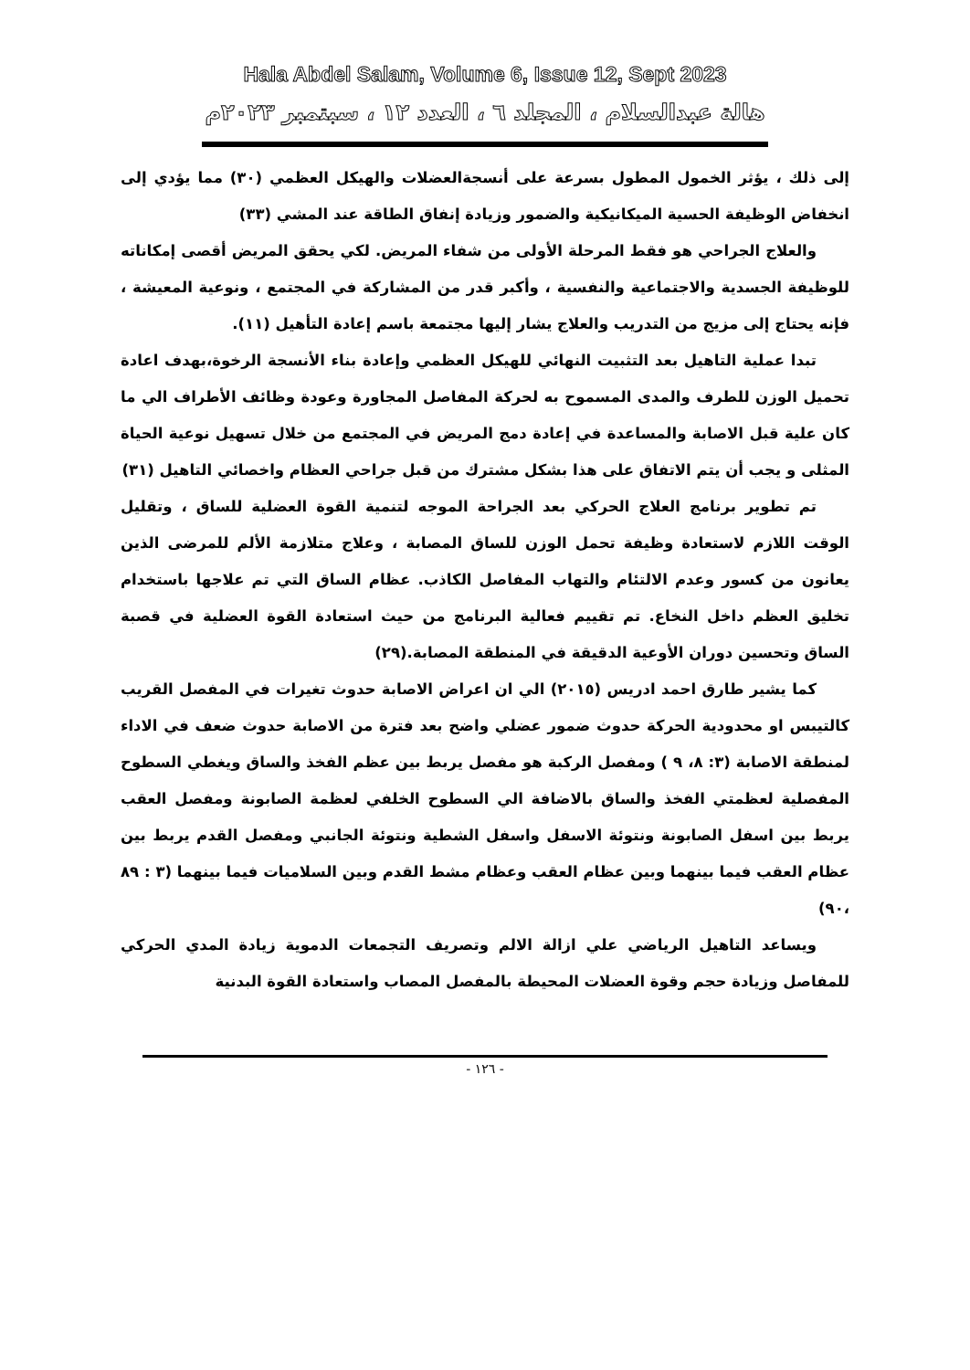Hala Abdel Salam, Volume 6, Issue 12, Sept 2023
هالة عبدالسلام ، المجلد ٦ ، العدد ١٢ ، سبتمبر ٢٠٢٣م
إلى ذلك ، يؤثر الخمول المطول بسرعة على أنسجةالعضلات والهيكل العظمي (٣٠) مما يؤدي إلى انخفاض الوظيفة الحسية الميكانيكية والضمور وزيادة إنفاق الطاقة عند المشي (٣٣)
والعلاج الجراحي هو فقط المرحلة الأولى من شفاء المريض. لكي يحقق المريض أقصى إمكاناته للوظيفة الجسدية والاجتماعية والنفسية ، وأكبر قدر من المشاركة في المجتمع ، ونوعية المعيشة ، فإنه يحتاج إلى مزيج من التدريب والعلاج يشار إليها مجتمعة باسم إعادة التأهيل (١١).
تبدا عملية التاهيل بعد التثبيت النهائي للهيكل العظمي وإعادة بناء الأنسجة الرخوة،بهدف اعادة تحميل الوزن للطرف والمدى المسموح به لحركة المفاصل المجاورة وعودة وظائف الأطراف الي ما كان علية قبل الاصابة والمساعدة في إعادة دمج المريض في المجتمع من خلال تسهيل نوعية الحياة المثلى و يجب أن يتم الاتفاق على هذا بشكل مشترك من قبل جراحي العظام واخصائي التاهيل (٣١)
تم تطوير برنامج العلاج الحركي بعد الجراحة الموجه لتنمية القوة العضلية للساق ، وتقليل الوقت اللازم لاستعادة وظيفة تحمل الوزن للساق المصابة ، وعلاج متلازمة الألم للمرضى الذين يعانون من كسور وعدم الالتئام والتهاب المفاصل الكاذب. عظام الساق التي تم علاجها باستخدام تخليق العظم داخل النخاع. تم تقييم فعالية البرنامج من حيث استعادة القوة العضلية في قصبة الساق وتحسين دوران الأوعية الدقيقة في المنطقة المصابة.(٢٩)
كما يشير طارق احمد ادريس (٢٠١٥) الي ان اعراض الاصابة حدوث تغيرات في المفصل القريب كالتيبس او محدودية الحركة حدوث ضمور عضلي واضح بعد فترة من الاصابة حدوث ضعف في الاداء لمنطقة الاصابة (٣: ٨، ٩ ) ومفصل الركبة هو مفصل يربط بين عظم الفخذ والساق ويغطي السطوح المفصلية لعظمتي الفخذ والساق بالاضافة الي السطوح الخلفي لعظمة الصابونة ومفصل العقب يربط بين اسفل الصابونة ونتوئة الاسفل واسفل الشطية ونتوئة الجانبي ومفصل القدم يربط بين عظام العقب فيما بينهما وبين عظام العقب وعظام مشط القدم وبين السلاميات فيما بينهما (٣ : ٨٩ ،٩٠)
ويساعد التاهيل الرياضي علي ازالة الالم وتصريف التجمعات الدموية زيادة المدي الحركي للمفاصل وزيادة حجم وقوة العضلات المحيطة بالمفصل المصاب واستعادة القوة البدنية
- ١٢٦ -